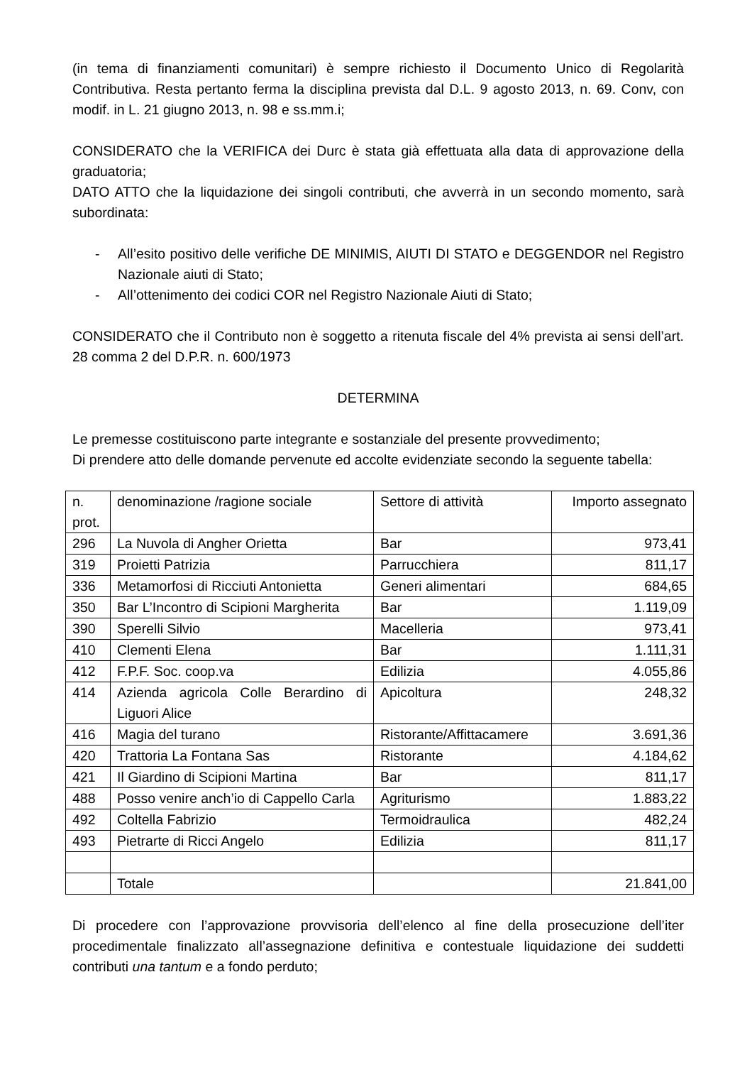(in tema di finanziamenti comunitari) è sempre richiesto il Documento Unico di Regolarità Contributiva. Resta pertanto ferma la disciplina prevista dal D.L. 9 agosto 2013, n. 69. Conv, con modif. in L. 21 giugno 2013, n. 98 e ss.mm.i;
CONSIDERATO che la VERIFICA dei Durc è stata già effettuata alla data di approvazione della graduatoria;
DATO ATTO che la liquidazione dei singoli contributi, che avverrà in un secondo momento, sarà subordinata:
- All’esito positivo delle verifiche DE MINIMIS, AIUTI DI STATO e DEGGENDOR nel Registro Nazionale aiuti di Stato;
- All’ottenimento dei codici COR nel Registro Nazionale Aiuti di Stato;
CONSIDERATO che il Contributo non è soggetto a ritenuta fiscale del 4% prevista ai sensi dell’art. 28 comma 2 del D.P.R. n. 600/1973
DETERMINA
Le premesse costituiscono parte integrante e sostanziale del presente provvedimento;
Di prendere atto delle domande pervenute ed accolte evidenziate secondo la seguente tabella:
| n. prot. | denominazione /ragione sociale | Settore di attività | Importo assegnato |
| 296 | La Nuvola di Angher Orietta | Bar | 973,41 |
| 319 | Proietti Patrizia | Parrucchiera | 811,17 |
| 336 | Metamorfosi di Ricciuti Antonietta | Generi alimentari | 684,65 |
| 350 | Bar L’Incontro di Scipioni Margherita | Bar | 1.119,09 |
| 390 | Sperelli Silvio | Macelleria | 973,41 |
| 410 | Clementi Elena | Bar | 1.111,31 |
| 412 | F.P.F. Soc. coop.va | Edilizia | 4.055,86 |
| 414 | Azienda agricola Colle Berardino di Liguori Alice | Apicoltura | 248,32 |
| 416 | Magia del turano | Ristorante/Affittacamere | 3.691,36 |
| 420 | Trattoria La Fontana Sas | Ristorante | 4.184,62 |
| 421 | Il Giardino di Scipioni Martina | Bar | 811,17 |
| 488 | Posso venire anch’io di Cappello Carla | Agriturismo | 1.883,22 |
| 492 | Coltella Fabrizio | Termoidraulica | 482,24 |
| 493 | Pietrarte di Ricci Angelo | Edilizia | 811,17 |
| | Totale | | 21.841,00 |
Di procedere con l’approvazione provvisoria dell’elenco al fine della prosecuzione dell’iter procedimentale finalizzato all’assegnazione definitiva e contestuale liquidazione dei suddetti contributi una tantum e a fondo perduto;